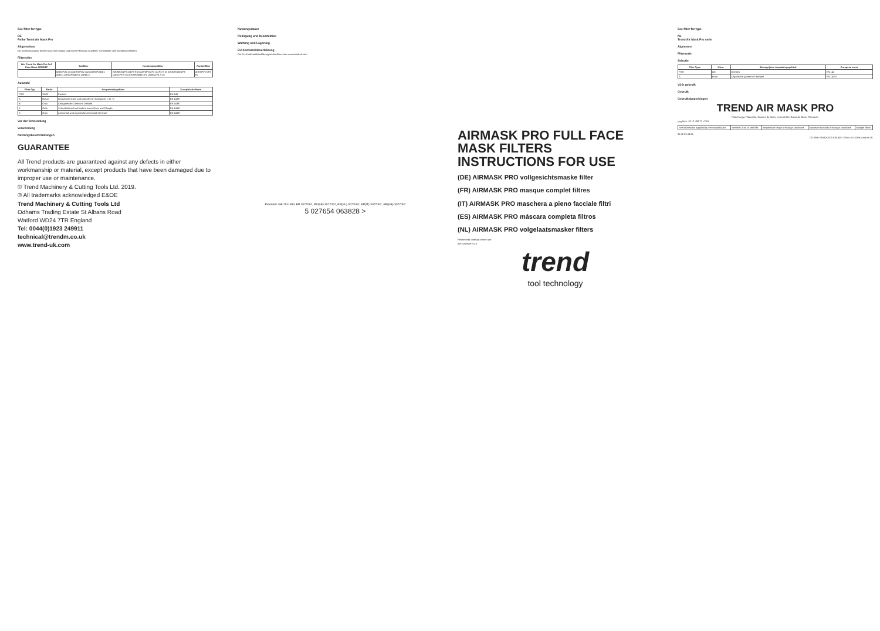See filter for type
DE
Reihe Trend Air Mask Pro
Allgemeines
Ein Atemschutzgerät besteht aus einer Maske und einem Filterpaar (Gasfilter, Partikelfilter oder Kombinationsfilter).
Filterreihe
| Wet Trend Air Mask Pro Full Face Mask AIR/M/FF | Gasfilter | Kombinationsfilter | Partikelfilter |
| --- | --- | --- | --- |
| | AIR/MF/A1 (A1) AIR/MF/A2 (A2) AIR/MF/ABE1 (ABE1) AIR/MF/ABEK1 (ABEK1) | AIR/MF/A1P3 (A1P3 R D) AIR/MF/A2P3 (A2P3 R D) AIR/MF/ABE1P3 (ABE1P3 R D) AIR/MF/ABEK1P3 (ABEK1P3 R D) | AIR/MF/P3 (P3 R) |
Auswahl
| Filter-Typ | Farbe | Haupteinsatzgebiete | Europäische Norm |
| --- | --- | --- | --- |
| P3 R | Weiß | Partikel | EN 143 |
| A | Braun | Organische Gase und Dämpfe mit Siedepunkt > 65 °C | EN 14387 |
| B | Grau | Anorganische Gase und Dämpfe | EN 14387 |
| E | Gelb | Schwefeldioxid und andere saure Gase und Dämpfe | EN 14387 |
| K | Grün | Ammoniak und organische Ammoniak-Derivate | EN 14387 |
Vor der Verwendung
Verwendung
Nutzungsbeschränkungen
GUARANTEE
All Trend products are guaranteed against any defects in either workmanship or material, except products that have been damaged due to improper use or maintenance.
© Trend Machinery & Cutting Tools Ltd. 2019.
® All trademarks acknowledged E&OE
Trend Machinery & Cutting Tools Ltd
Odhams Trading Estate St Albans Road
Watford WD24 7TR England
Tel: 0044(0)1923 249911
technical@trendm.co.uk
www.trend-uk.com
Nutzungsdauer
Reinigung und Desinfektion
Wartung und Lagerung
EU-Konformitätserklärung
Die EU-Konformitätserklärung ist abrufbar unter www.trend-uk.com
Patented: GB 2511996, EP 3077062, EP(SE) 3077062, EP(NL) 3077062, EP(IT) 3077062, EP(GB) 3077062
5 027654 063828 >
AIRMASK PRO FULL FACE MASK FILTERS
INSTRUCTIONS FOR USE
(DE) AIRMASK PRO vollgesichtsmaske filter
(FR) AIRMASK PRO masque complet filtres
(IT) AIRMASK PRO maschera a pieno facciale filtri
(ES) AIRMASK PRO máscara completa filtros
(NL) AIRMASK PRO volgelaatsmasker filters
Please read carefully before use
INST/AIRM/F V1.0
trend
tool technology
See filter for type
NL
Trend Air Mask Pro serie
Algemeen
Filterserie
Selectie
| Filter Type | Kleur | Belangrijkste toepassingsgebied | Europese norm |
| --- | --- | --- | --- |
| P3 R | Wit | Deeltjes | EN 143 |
| A | Bruin | Organische gassen en dampen | EN 14387 |
Vóór gebruik
Gebruik
Gebruiksbeperkingen
TREND AIR MASK PRO
Filter Range; Filterreihe; Gamme de filtres; Linea di filtri; Gama de filtros; Filterserie.
yyyy/mm -10 °C +50 °C <75%
| See information supplied by the manufacturer | See filter; End of shelf life | Temperature range of storage conditions | Maximum humidity of storage conditions | Multiple filters |
01 02 03 04 05
CE 0086 EN143:2000 EN14387:2004 + A1:2008 Made in UK